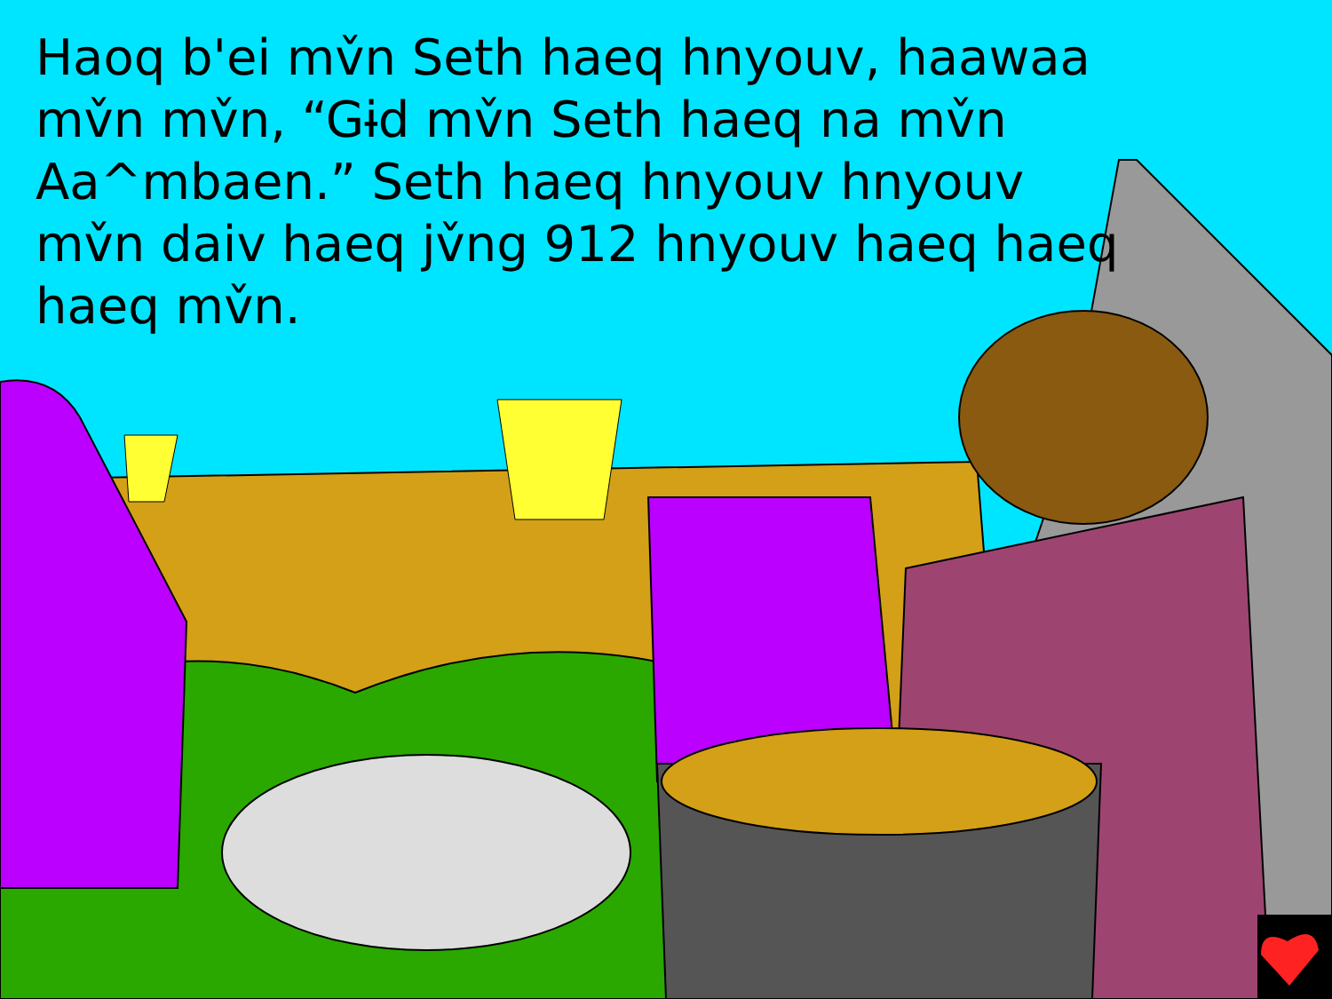Haoq b'ei mv̌n Seth haeq hnyouv, haawaa mv̌n mv̌n, “Gɨd mv̌n Seth haeq na mv̌n Aa^mbaen.” Seth haeq hnyouv hnyouv mv̌n daiv haeq jv̌ng 912 hnyouv haeq haeq haeq mv̌n.